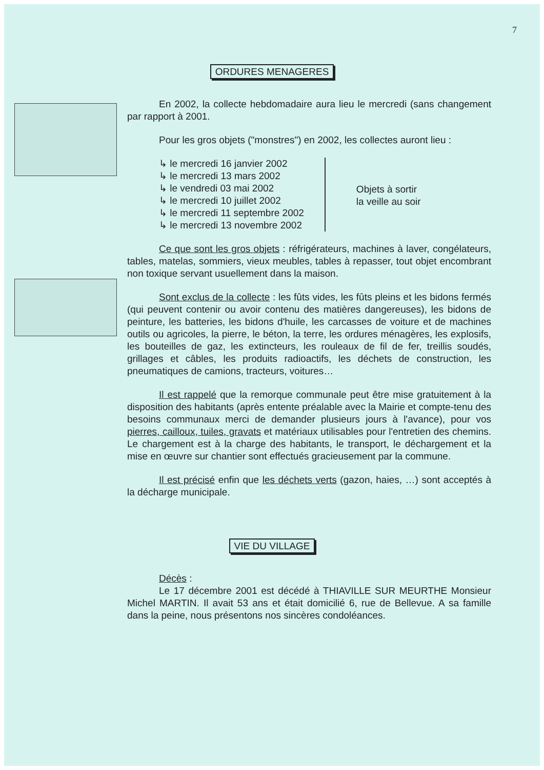7
ORDURES MENAGERES
En 2002, la collecte hebdomadaire aura lieu le mercredi (sans changement par rapport à 2001.
Pour les gros objets ("monstres") en 2002, les collectes auront lieu :
↳ le mercredi 16 janvier 2002
↳ le mercredi 13 mars 2002
↳ le vendredi 03 mai 2002
↳ le mercredi 10 juillet 2002
↳ le mercredi 11 septembre 2002
↳ le mercredi 13 novembre 2002
Objets à sortir
la veille au soir
Ce que sont les gros objets : réfrigérateurs, machines à laver, congélateurs, tables, matelas, sommiers, vieux meubles, tables à repasser, tout objet encombrant non toxique servant usuellement dans la maison.
Sont exclus de la collecte : les fûts vides, les fûts pleins et les bidons fermés (qui peuvent contenir ou avoir contenu des matières dangereuses), les bidons de peinture, les batteries, les bidons d'huile, les carcasses de voiture et de machines outils ou agricoles, la pierre, le béton, la terre, les ordures ménagères, les explosifs, les bouteilles de gaz, les extincteurs, les rouleaux de fil de fer, treillis soudés, grillages et câbles, les produits radioactifs, les déchets de construction, les pneumatiques de camions, tracteurs, voitures…
Il est rappelé que la remorque communale peut être mise gratuitement à la disposition des habitants (après entente préalable avec la Mairie et compte-tenu des besoins communaux merci de demander plusieurs jours à l'avance), pour vos pierres, cailloux, tuiles, gravats et matériaux utilisables pour l'entretien des chemins. Le chargement est à la charge des habitants, le transport, le déchargement et la mise en œuvre sur chantier sont effectués gracieusement par la commune.
Il est précisé enfin que les déchets verts (gazon, haies, …) sont acceptés à la décharge municipale.
VIE DU VILLAGE
Décès :
Le 17 décembre 2001 est décédé à THIAVILLE SUR MEURTHE Monsieur Michel MARTIN. Il avait 53 ans et était domicilié 6, rue de Bellevue. A sa famille dans la peine, nous présentons nos sincères condoléances.